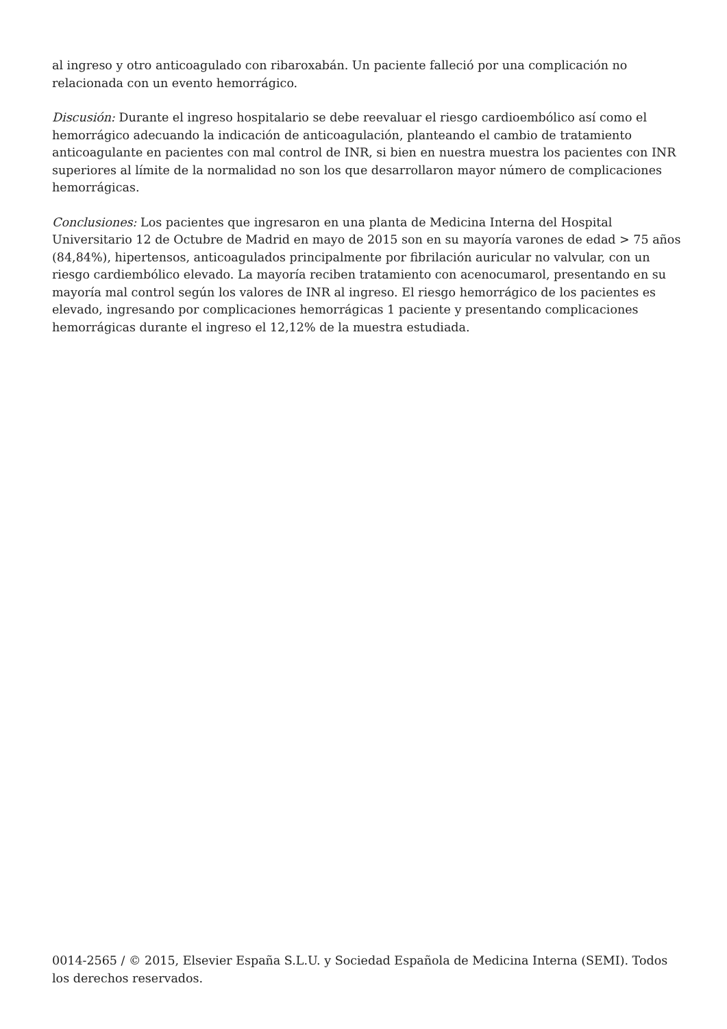al ingreso y otro anticoagulado con ribaroxabán. Un paciente falleció por una complicación no relacionada con un evento hemorrágico.
Discusión: Durante el ingreso hospitalario se debe reevaluar el riesgo cardioembólico así como el hemorrágico adecuando la indicación de anticoagulación, planteando el cambio de tratamiento anticoagulante en pacientes con mal control de INR, si bien en nuestra muestra los pacientes con INR superiores al límite de la normalidad no son los que desarrollaron mayor número de complicaciones hemorrágicas.
Conclusiones: Los pacientes que ingresaron en una planta de Medicina Interna del Hospital Universitario 12 de Octubre de Madrid en mayo de 2015 son en su mayoría varones de edad > 75 años (84,84%), hipertensos, anticoagulados principalmente por fibrilación auricular no valvular, con un riesgo cardiembólico elevado. La mayoría reciben tratamiento con acenocumarol, presentando en su mayoría mal control según los valores de INR al ingreso. El riesgo hemorrágico de los pacientes es elevado, ingresando por complicaciones hemorrágicas 1 paciente y presentando complicaciones hemorrágicas durante el ingreso el 12,12% de la muestra estudiada.
0014-2565 / © 2015, Elsevier España S.L.U. y Sociedad Española de Medicina Interna (SEMI). Todos los derechos reservados.